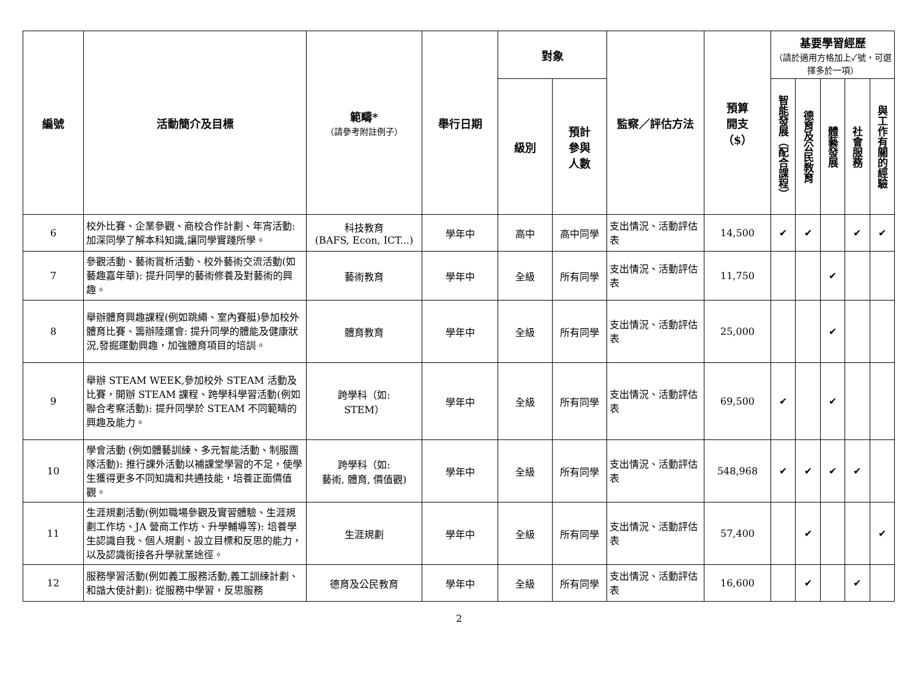| 編號 | 活動簡介及目標 | 範疇* （請參考附註例子） | 舉行日期 | 對象 | | 監察／評估方法 | 預算 開支 （$） | 基要學習經歷 （請於適用方格加上✓號，可選擇多於一項） | | | | |
| --- | --- | --- | --- | --- | --- | --- | --- | --- | --- | --- | --- | --- |
| | | | | 級別 | 預計 參與 人數 | | | 智能發展（配合課程） | 德育及公民教育 | 體藝發展 | 社會服務 | 與工作有關的經驗 |
| 6 | 校外比賽、企業參觀、商校合作計劃、年宵活動: 加深同學了解本科知識,讓同學實踐所學。 | 科技教育 (BAFS, Econ, ICT...) | 學年中 | 高中 | 高中同學 | 支出情況、活動評估表 | 14,500 | ✔ | ✔ | | ✔ | ✔ |
| 7 | 參觀活動、藝術賞析活動、校外藝術交流活動(如藝趣嘉年華): 提升同學的藝術修養及對藝術的興趣。 | 藝術教育 | 學年中 | 全級 | 所有同學 | 支出情況、活動評估表 | 11,750 | | | ✔ | | |
| 8 | 舉辦體育興趣課程(例如跳繩、室內賽艇)參加校外體育比賽、籌辦陸運會: 提升同學的體能及健康狀況,發掘運動興趣，加強體育項目的培訓。 | 體育教育 | 學年中 | 全級 | 所有同學 | 支出情況、活動評估表 | 25,000 | | | ✔ | | |
| 9 | 舉辦 STEAM WEEK,參加校外 STEAM 活動及比賽，開辦 STEAM 課程、跨學科學習活動(例如聯合考察活動): 提升同學於 STEAM 不同範疇的興趣及能力。 | 跨學科（如: STEM） | 學年中 | 全級 | 所有同學 | 支出情況、活動評估表 | 69,500 | ✔ | | ✔ | | |
| 10 | 學會活動 (例如體藝訓練、多元智能活動、制服團隊活動): 推行課外活動以補課堂學習的不足，使學生獲得更多不同知識和共通技能，培養正面價值觀。 | 跨學科（如: 藝術, 體育, 價值觀) | 學年中 | 全級 | 所有同學 | 支出情況、活動評估表 | 548,968 | ✔ | ✔ | ✔ | ✔ | |
| 11 | 生涯規劃活動(例如職場參觀及實習體驗、生涯規劃工作坊、JA 營商工作坊、升學輔導等): 培養學生認識自我、個人規劃、設立目標和反思的能力，以及認識銜接各升學就業途徑。 | 生涯規劃 | 學年中 | 全級 | 所有同學 | 支出情況、活動評估表 | 57,400 | | ✔ | | | ✔ |
| 12 | 服務學習活動(例如義工服務活動,義工訓練計劃、和諧大使計劃): 從服務中學習，反思服務 | 德育及公民教育 | 學年中 | 全級 | 所有同學 | 支出情況、活動評估表 | 16,600 | | ✔ | | ✔ | |
2